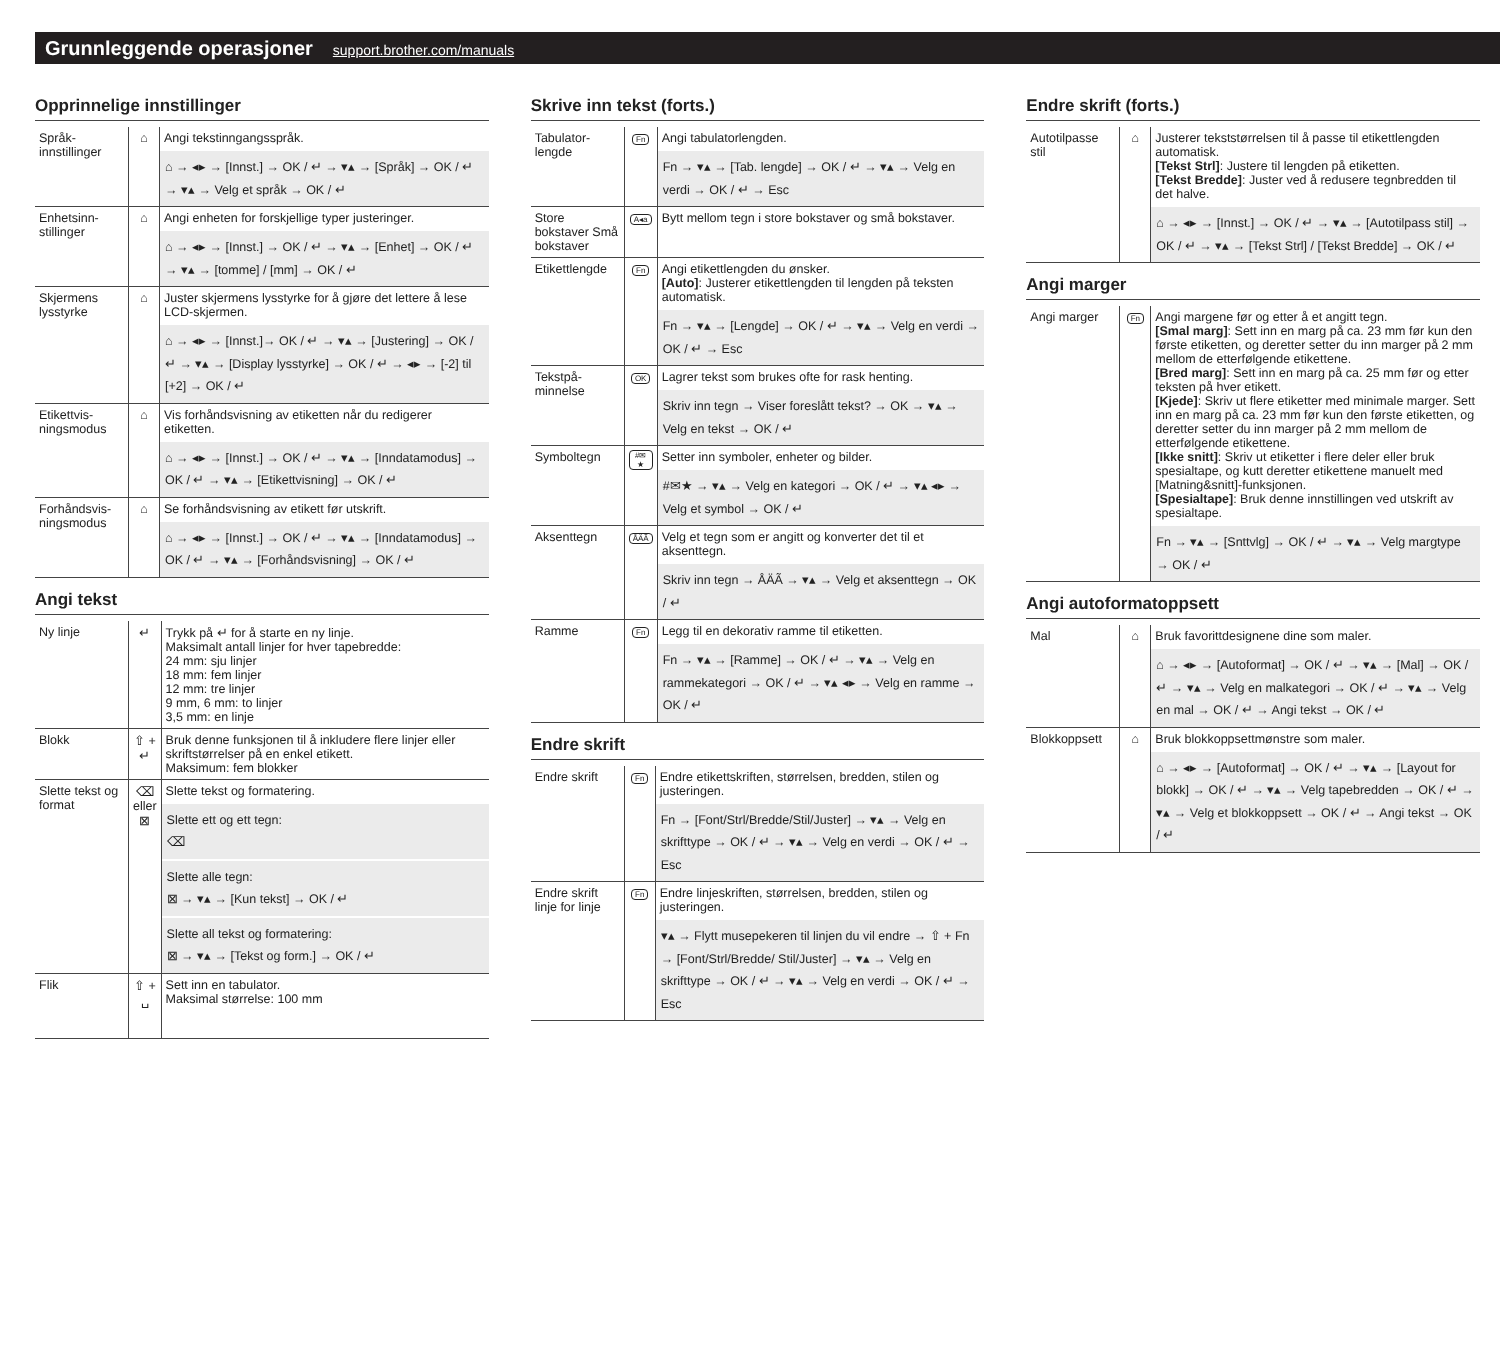Grunnleggende operasjoner support.brother.com/manuals
Opprinnelige innstillinger
| Språk-innstillinger | ⌂ | Angi tekstinngangsspråk. ⌂ → ◂▸ → [Innst.] → OK / ↵ → ▾▴ → [Språk] → OK / ↵ → ▾▴ → Velg et språk → OK / ↵ |
| Enhetsinn-stillinger | ⌂ | Angi enheten for forskjellige typer justeringer. ⌂ → ◂▸ → [Innst.] → OK / ↵ → ▾▴ → [Enhet] → OK / ↵ → ▾▴ → [tomme] / [mm] → OK / ↵ |
| Skjermens lysstyrke | ⌂ | Juster skjermens lysstyrke for å gjøre det lettere å lese LCD-skjermen. ⌂ → ◂▸ → [Innst.]→ OK / ↵ → ▾▴ → [Justering] → OK / ↵ → ▾▴ → [Display lysstyrke] → OK / ↵ → ◂▸ → [-2] til [+2] → OK / ↵ |
| Etikettvis-ningsmodus | ⌂ | Vis forhåndsvisning av etiketten når du redigerer etiketten. ⌂ → ◂▸ → [Innst.] → OK / ↵ → ▾▴ → [Inndatamodus] → OK / ↵ → ▾▴ → [Etikettvisning] → OK / ↵ |
| Forhåndsvis-ningsmodus | ⌂ | Se forhåndsvisning av etikett før utskrift. ⌂ → ◂▸ → [Innst.] → OK / ↵ → ▾▴ → [Inndatamodus] → OK / ↵ → ▾▴ → [Forhåndsvisning] → OK / ↵ |
Angi tekst
| Ny linje | ↵ | Trykk på ↵ for å starte en ny linje. Maksimalt antall linjer for hver tapebredde: 24 mm: sju linjer 18 mm: fem linjer 12 mm: tre linjer 9 mm, 6 mm: to linjer 3,5 mm: en linje |
| Blokk | ⇧ + ↵ | Bruk denne funksjonen til å inkludere flere linjer eller skriftstørrelser på en enkel etikett. Maksimum: fem blokker |
| Slette tekst og format | ⌫ eller ⊠ | Slette tekst og formatering. Slette ett og ett tegn: ⌫ Slette alle tegn: ⊠ → ▾▴ → [Kun tekst] → OK / ↵ Slette all tekst og formatering: ⊠ → ▾▴ → [Tekst og form.] → OK / ↵ |
| Flik | ⇧ + ␣ | Sett inn en tabulator. Maksimal størrelse: 100 mm |
Skrive inn tekst (forts.)
| Tabulator-lengde | Fn | Angi tabulatorlengden. Fn → ▾▴ → [Tab. lengde] → OK / ↵ → ▾▴ → Velg en verdi → OK / ↵ → Esc |
| Store bokstaver Små bokstaver | A◂a | Bytt mellom tegn i store bokstaver og små bokstaver. |
| Etikettlengde | Fn | Angi etikettlengden du ønsker. [Auto] : Justerer etikettlengden til lengden på teksten automatisk. Fn → ▾▴ → [Lengde] → OK / ↵ → ▾▴ → Velg en verdi → OK / ↵ → Esc |
| Tekstpå-minnelse | OK | Lagrer tekst som brukes ofte for rask henting. Skriv inn tegn → Viser foreslått tekst? → OK → ▾▴ → Velg en tekst → OK / ↵ |
| Symboltegn | #✉★ | Setter inn symboler, enheter og bilder. #✉★ → ▾▴ → Velg en kategori → OK / ↵ → ▾▴ ◂▸ → Velg et symbol → OK / ↵ |
| Aksenttegn | ÅÄÃ | Velg et tegn som er angitt og konverter det til et aksenttegn. Skriv inn tegn → ÅÄÃ → ▾▴ → Velg et aksenttegn → OK / ↵ |
| Ramme | Fn | Legg til en dekorativ ramme til etiketten. Fn → ▾▴ → [Ramme] → OK / ↵ → ▾▴ → Velg en rammekategori → OK / ↵ → ▾▴ ◂▸ → Velg en ramme → OK / ↵ |
Endre skrift
| Endre skrift | Fn | Endre etikettskriften, størrelsen, bredden, stilen og justeringen. Fn → [Font/Strl/Bredde/Stil/Juster] → ▾▴ → Velg en skrifttype → OK / ↵ → ▾▴ → Velg en verdi → OK / ↵ → Esc |
| Endre skrift linje for linje | Fn | Endre linjeskriften, størrelsen, bredden, stilen og justeringen. ▾▴ → Flytt musepekeren til linjen du vil endre → ⇧ + Fn → [Font/Strl/Bredde/ Stil/Juster] → ▾▴ → Velg en skrifttype → OK / ↵ → ▾▴ → Velg en verdi → OK / ↵ → Esc |
Endre skrift (forts.)
| Autotilpasse stil | ⌂ | Justerer tekststørrelsen til å passe til etikettlengden automatisk. [Tekst Strl] : Justere til lengden på etiketten. [Tekst Bredde] : Juster ved å redusere tegnbredden til det halve. ⌂ → ◂▸ → [Innst.] → OK / ↵ → ▾▴ → [Autotilpass stil] → OK / ↵ → ▾▴ → [Tekst Strl] / [Tekst Bredde] → OK / ↵ |
Angi marger
| Angi marger | Fn | Angi margene før og etter å et angitt tegn. [Smal marg] : Sett inn en marg på ca. 23 mm før kun den første etiketten, og deretter setter du inn marger på 2 mm mellom de etterfølgende etikettene. [Bred marg] : Sett inn en marg på ca. 25 mm før og etter teksten på hver etikett. [Kjede] : Skriv ut flere etiketter med minimale marger. Sett inn en marg på ca. 23 mm før kun den første etiketten, og deretter setter du inn marger på 2 mm mellom de etterfølgende etikettene. [Ikke snitt] : Skriv ut etiketter i flere deler eller bruk spesialtape, og kutt deretter etikettene manuelt med [Matning&snitt]-funksjonen. [Spesialtape] : Bruk denne innstillingen ved utskrift av spesialtape. Fn → ▾▴ → [Snttvlg] → OK / ↵ → ▾▴ → Velg margtype → OK / ↵ |
Angi autoformatoppsett
| Mal | ⌂ | Bruk favorittdesignene dine som maler. ⌂ → ◂▸ → [Autoformat] → OK / ↵ → ▾▴ → [Mal] → OK / ↵ → ▾▴ → Velg en malkategori → OK / ↵ → ▾▴ → Velg en mal → OK / ↵ → Angi tekst → OK / ↵ |
| Blokkoppsett | ⌂ | Bruk blokkoppsettmønstre som maler. ⌂ → ◂▸ → [Autoformat] → OK / ↵ → ▾▴ → [Layout for blokk] → OK / ↵ → ▾▴ → Velg tapebredden → OK / ↵ → ▾▴ → Velg et blokkoppsett → OK / ↵ → Angi tekst → OK / ↵ |